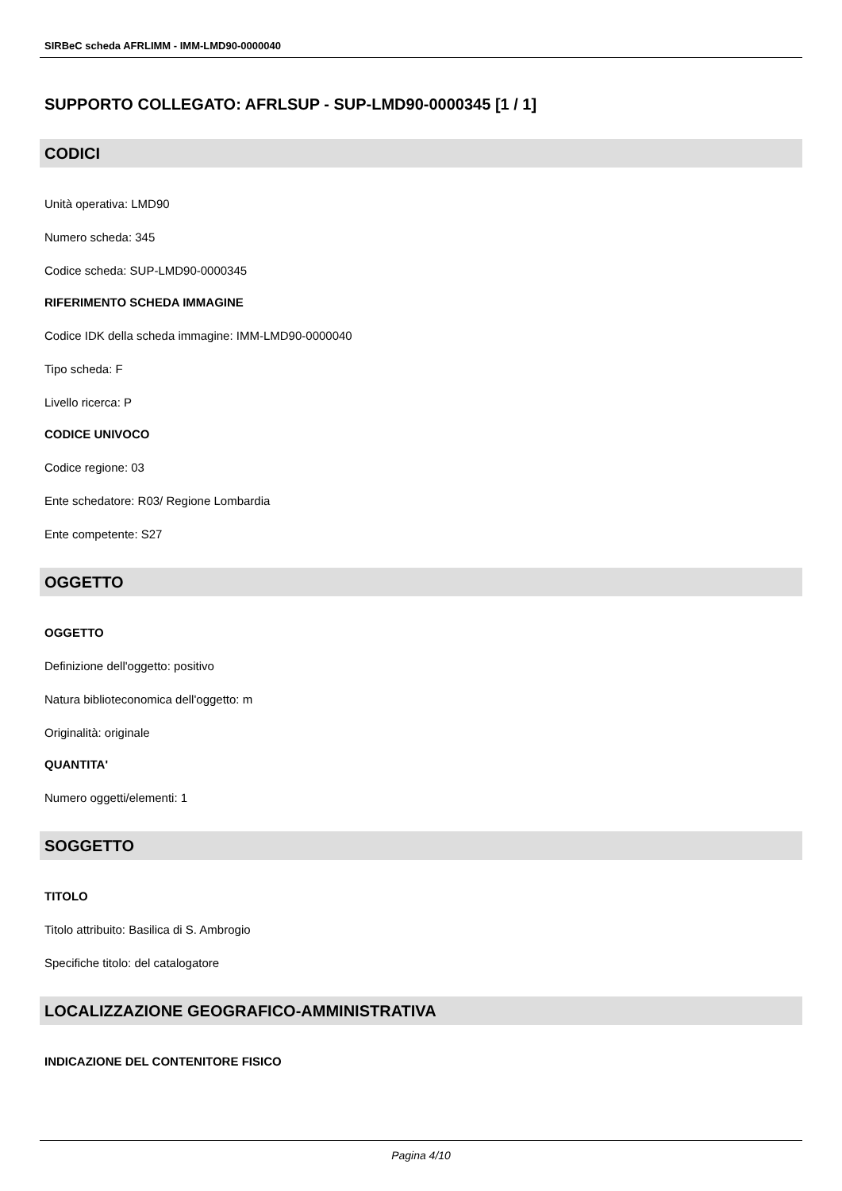SIRBeC scheda AFRLIMM - IMM-LMD90-0000040
SUPPORTO COLLEGATO: AFRLSUP - SUP-LMD90-0000345 [1 / 1]
CODICI
Unità operativa: LMD90
Numero scheda: 345
Codice scheda: SUP-LMD90-0000345
RIFERIMENTO SCHEDA IMMAGINE
Codice IDK della scheda immagine: IMM-LMD90-0000040
Tipo scheda: F
Livello ricerca: P
CODICE UNIVOCO
Codice regione: 03
Ente schedatore: R03/ Regione Lombardia
Ente competente: S27
OGGETTO
OGGETTO
Definizione dell'oggetto: positivo
Natura biblioteconomica dell'oggetto: m
Originalità: originale
QUANTITA'
Numero oggetti/elementi: 1
SOGGETTO
TITOLO
Titolo attribuito: Basilica di S. Ambrogio
Specifiche titolo: del catalogatore
LOCALIZZAZIONE GEOGRAFICO-AMMINISTRATIVA
INDICAZIONE DEL CONTENITORE FISICO
Pagina 4/10